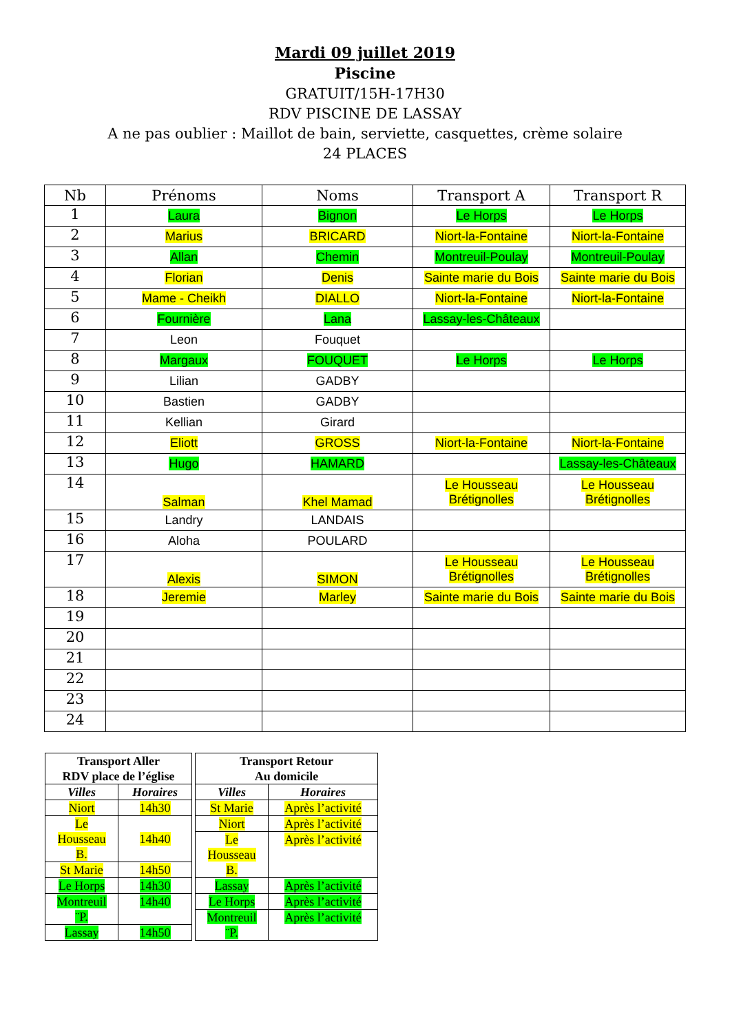Mardi 09 juillet 2019
Piscine
GRATUIT/15H-17H30
RDV PISCINE DE LASSAY
A ne pas oublier : Maillot de bain, serviette, casquettes, crème solaire
24 PLACES
| Nb | Prénoms | Noms | Transport A | Transport R |
| --- | --- | --- | --- | --- |
| 1 | Laura | Bignon | Le Horps | Le Horps |
| 2 | Marius | BRICARD | Niort-la-Fontaine | Niort-la-Fontaine |
| 3 | Allan | Chemin | Montreuil-Poulay | Montreuil-Poulay |
| 4 | Florian | Denis | Sainte marie du Bois | Sainte marie du Bois |
| 5 | Mame - Cheikh | DIALLO | Niort-la-Fontaine | Niort-la-Fontaine |
| 6 | Fournière | Lana | Lassay-les-Châteaux | |
| 7 | Leon | Fouquet | | |
| 8 | Margaux | FOUQUET | Le Horps | Le Horps |
| 9 | Lilian | GADBY | | |
| 10 | Bastien | GADBY | | |
| 11 | Kellian | Girard | | |
| 12 | Eliott | GROSS | Niort-la-Fontaine | Niort-la-Fontaine |
| 13 | Hugo | HAMARD | | Lassay-les-Châteaux |
| 14 | Salman | Khel Mamad | Le Housseau Brétignolles | Le Housseau Brétignolles |
| 15 | Landry | LANDAIS | | |
| 16 | Aloha | POULARD | | |
| 17 | Alexis | SIMON | Le Housseau Brétignolles | Le Housseau Brétignolles |
| 18 | Jeremie | Marley | Sainte marie du Bois | Sainte marie du Bois |
| 19 | | | | |
| 20 | | | | |
| 21 | | | | |
| 22 | | | | |
| 23 | | | | |
| 24 | | | | |
| Transport Aller RDV place de l’église | |
| --- | --- |
| Villes | Horaires |
| Niort | 14h30 |
| Le Housseau B. | 14h40 |
| St Marie | 14h50 |
| Le Horps | 14h30 |
| Montreuil ¨P. | 14h40 |
| Lassay | 14h50 |
| Transport Retour Au domicile | |
| --- | --- |
| Villes | Horaires |
| St Marie | Après l’activité |
| Niort | Après l’activité |
| Le Housseau B. | Après l’activité |
| Lassay | Après l’activité |
| Le Horps | Après l’activité |
| Montreuil ¨P. | Après l’activité |